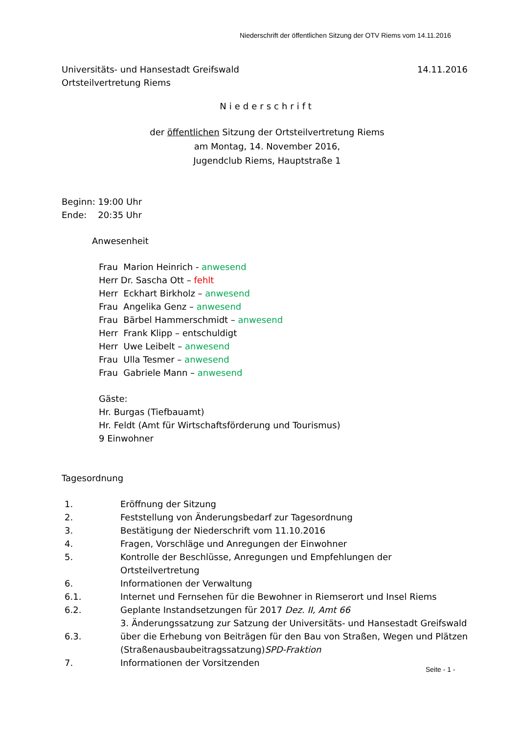Niederschrift der öffentlichen Sitzung der OTV Riems vom 14.11.2016
Universitäts- und Hansestadt Greifswald
Ortsteilvertretung Riems 14.11.2016
Niederschrift
der öffentlichen Sitzung der Ortsteilvertretung Riems
am Montag, 14. November 2016,
Jugendclub Riems, Hauptstraße 1
Beginn: 19:00 Uhr
Ende: 20:35 Uhr
Anwesenheit
Frau Marion Heinrich - anwesend
Herr Dr. Sascha Ott – fehlt
Herr Eckhart Birkholz – anwesend
Frau Angelika Genz – anwesend
Frau Bärbel Hammerschmidt – anwesend
Herr Frank Klipp – entschuldigt
Herr Uwe Leibelt – anwesend
Frau Ulla Tesmer – anwesend
Frau Gabriele Mann – anwesend
Gäste:
Hr. Burgas (Tiefbauamt)
Hr. Feldt (Amt für Wirtschaftsförderung und Tourismus)
9 Einwohner
Tagesordnung
| 1. | Eröffnung der Sitzung |
| 2. | Feststellung von Änderungsbedarf zur Tagesordnung |
| 3. | Bestätigung der Niederschrift vom 11.10.2016 |
| 4. | Fragen, Vorschläge und Anregungen der Einwohner |
| 5. | Kontrolle der Beschlüsse, Anregungen und Empfehlungen der Ortsteilvertretung |
| 6. | Informationen der Verwaltung |
| 6.1. | Internet und Fernsehen für die Bewohner in Riemserort und Insel Riems |
| 6.2. | Geplante Instandsetzungen für 2017 Dez. II, Amt 66 |
| 6.3. | 3. Änderungssatzung zur Satzung der Universitäts- und Hansestadt Greifswald über die Erhebung von Beiträgen für den Bau von Straßen, Wegen und Plätzen (Straßenausbaubeitragssatzung) SPD-Fraktion |
| 7. | Informationen der Vorsitzenden |
Seite - 1 -